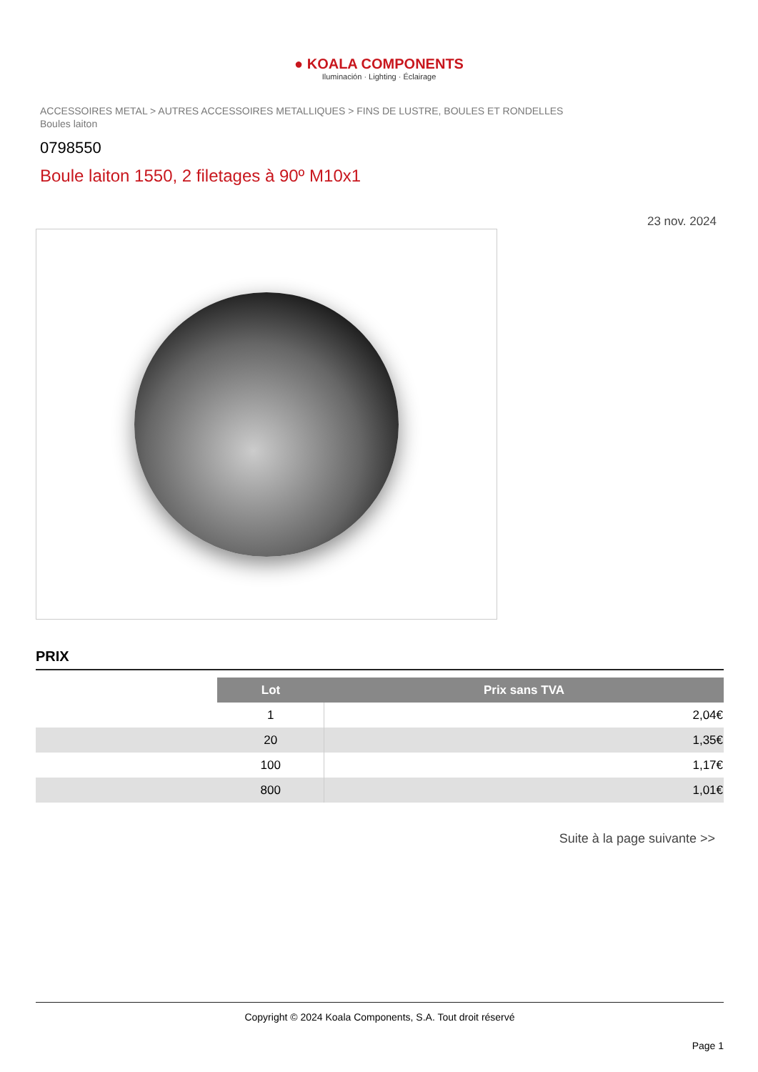● KOALA COMPONENTS
Iluminación · Lighting · Éclairage
ACCESSOIRES METAL > AUTRES ACCESSOIRES METALLIQUES > FINS DE LUSTRE, BOULES ET RONDELLES
Boules laiton
0798550
Boule laiton 1550, 2 filetages à 90º M10x1
23 nov. 2024
PRIX
| | Lot | Prix sans TVA |
| | 1 | 2,04€ |
| | 20 | 1,35€ |
| | 100 | 1,17€ |
| | 800 | 1,01€ |
Suite à la page suivante >>
Copyright © 2024 Koala Components, S.A. Tout droit réservé
Page 1